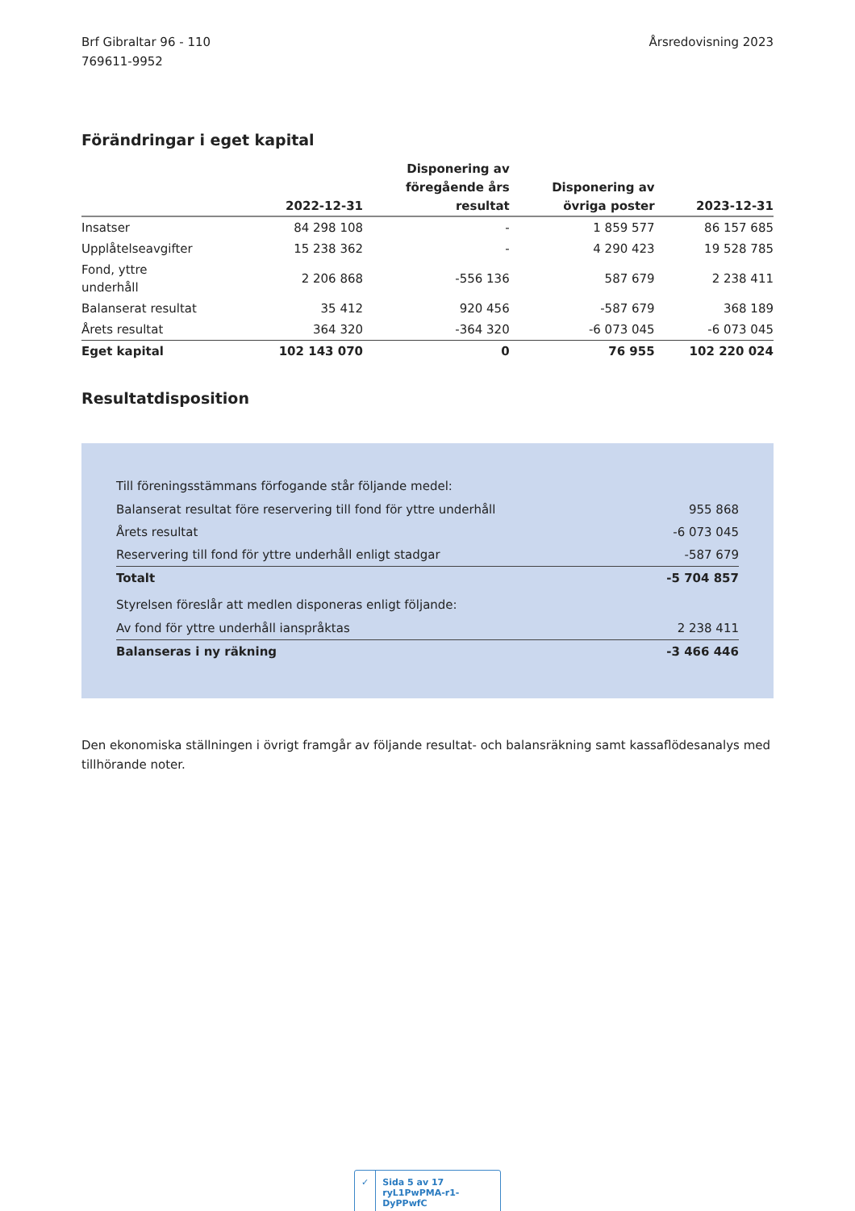Brf Gibraltar 96 - 110
769611-9952
Årsredovisning 2023
Förändringar i eget kapital
| | 2022-12-31 | Disponering av föregående års resultat | Disponering av övriga poster | 2023-12-31 |
| --- | --- | --- | --- | --- |
| Insatser | 84 298 108 | - | 1 859 577 | 86 157 685 |
| Upplåtelseavgifter | 15 238 362 | - | 4 290 423 | 19 528 785 |
| Fond, yttre underhåll | 2 206 868 | -556 136 | 587 679 | 2 238 411 |
| Balanserat resultat | 35 412 | 920 456 | -587 679 | 368 189 |
| Årets resultat | 364 320 | -364 320 | -6 073 045 | -6 073 045 |
| Eget kapital | 102 143 070 | 0 | 76 955 | 102 220 024 |
Resultatdisposition
Till föreningsstämmans förfogande står följande medel:
| Balanserat resultat före reservering till fond för yttre underhåll | 955 868 |
| Årets resultat | -6 073 045 |
| Reservering till fond för yttre underhåll enligt stadgar | -587 679 |
| Totalt | -5 704 857 |
Styrelsen föreslår att medlen disponeras enligt följande:
| Av fond för yttre underhåll ianspråktas | 2 238 411 |
| Balanseras i ny räkning | -3 466 446 |
Den ekonomiska ställningen i övrigt framgår av följande resultat- och balansräkning samt kassaflödesanalys med tillhörande noter.
✓ Sida 5 av 17 ryL1PwPMA-r1-DyPPwfC